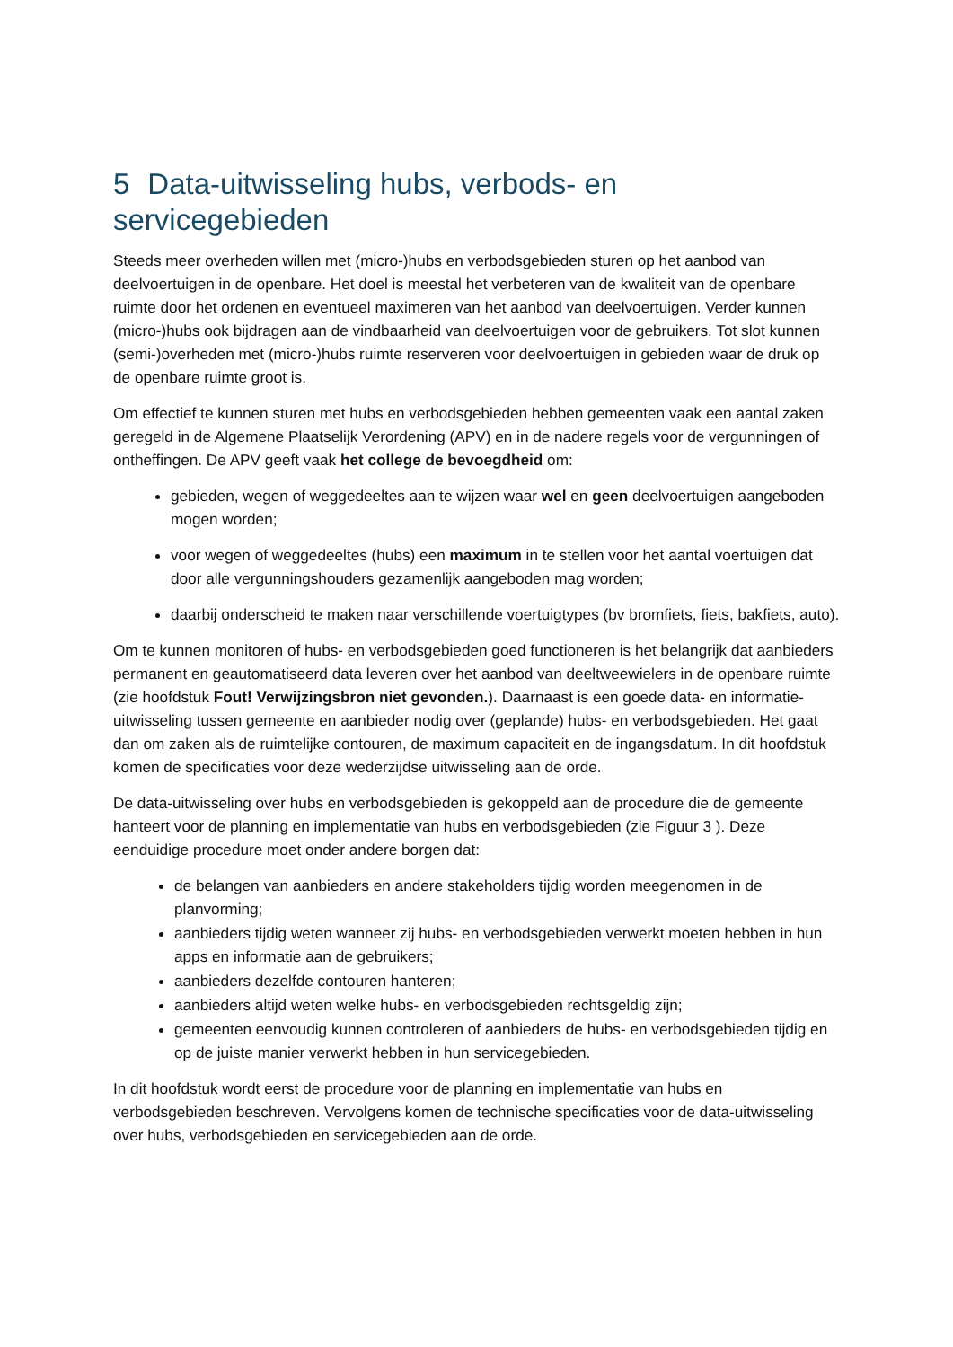5 Data-uitwisseling hubs, verbods- en servicegebieden
Steeds meer overheden willen met (micro-)hubs en verbodsgebieden sturen op het aanbod van deelvoertuigen in de openbare. Het doel is meestal het verbeteren van de kwaliteit van de openbare ruimte door het ordenen en eventueel maximeren van het aanbod van deelvoertuigen. Verder kunnen (micro-)hubs ook bijdragen aan de vindbaarheid van deelvoertuigen voor de gebruikers. Tot slot kunnen (semi-)overheden met (micro-)hubs ruimte reserveren voor deelvoertuigen in gebieden waar de druk op de openbare ruimte groot is.
Om effectief te kunnen sturen met hubs en verbodsgebieden hebben gemeenten vaak een aantal zaken geregeld in de Algemene Plaatselijk Verordening (APV) en in de nadere regels voor de vergunningen of ontheffingen. De APV geeft vaak het college de bevoegdheid om:
gebieden, wegen of weggedeeltes aan te wijzen waar wel en geen deelvoertuigen aangeboden mogen worden;
voor wegen of weggedeeltes (hubs) een maximum in te stellen voor het aantal voertuigen dat door alle vergunningshouders gezamenlijk aangeboden mag worden;
daarbij onderscheid te maken naar verschillende voertuigtypes (bv bromfiets, fiets, bakfiets, auto).
Om te kunnen monitoren of hubs- en verbodsgebieden goed functioneren is het belangrijk dat aanbieders permanent en geautomatiseerd data leveren over het aanbod van deeltweewielers in de openbare ruimte (zie hoofdstuk Fout! Verwijzingsbron niet gevonden.). Daarnaast is een goede data- en informatie-uitwisseling tussen gemeente en aanbieder nodig over (geplande) hubs- en verbodsgebieden. Het gaat dan om zaken als de ruimtelijke contouren, de maximum capaciteit en de ingangsdatum. In dit hoofdstuk komen de specificaties voor deze wederzijdse uitwisseling aan de orde.
De data-uitwisseling over hubs en verbodsgebieden is gekoppeld aan de procedure die de gemeente hanteert voor de planning en implementatie van hubs en verbodsgebieden (zie Figuur 3 ). Deze eenduidige procedure moet onder andere borgen dat:
de belangen van aanbieders en andere stakeholders tijdig worden meegenomen in de planvorming;
aanbieders tijdig weten wanneer zij hubs- en verbodsgebieden verwerkt moeten hebben in hun apps en informatie aan de gebruikers;
aanbieders dezelfde contouren hanteren;
aanbieders altijd weten welke hubs- en verbodsgebieden rechtsgeldig zijn;
gemeenten eenvoudig kunnen controleren of aanbieders de hubs- en verbodsgebieden tijdig en op de juiste manier verwerkt hebben in hun servicegebieden.
In dit hoofdstuk wordt eerst de procedure voor de planning en implementatie van hubs en verbodsgebieden beschreven. Vervolgens komen de technische specificaties voor de data-uitwisseling over hubs, verbodsgebieden en servicegebieden aan de orde.